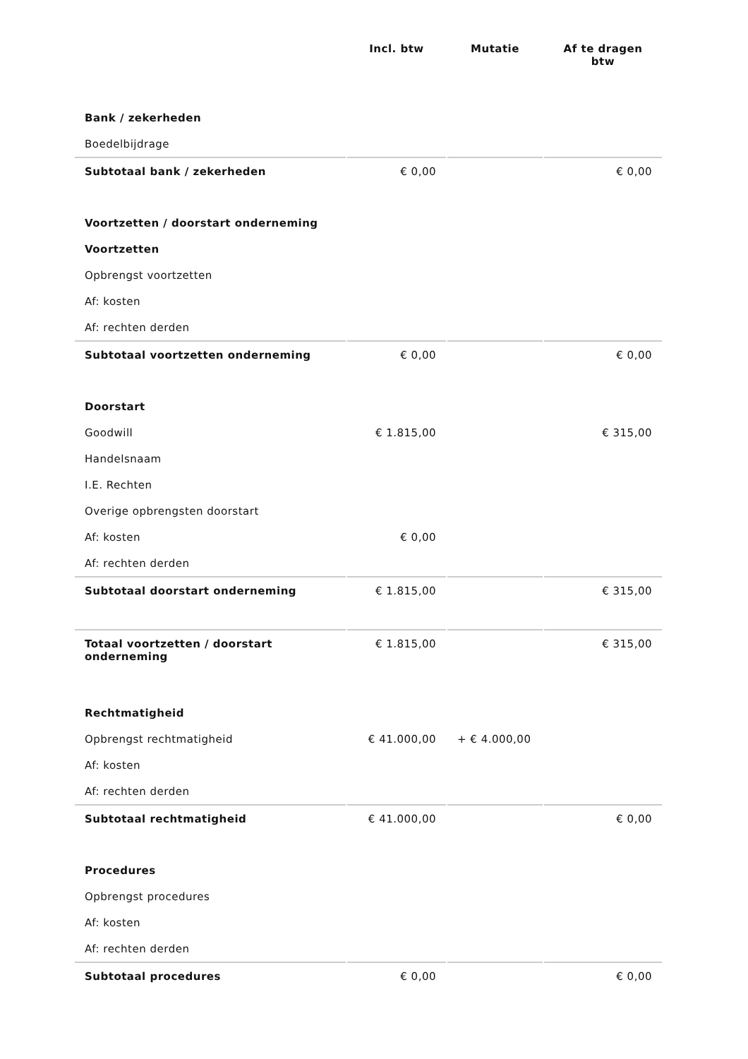| | Incl. btw | Mutatie | Af te dragen btw |
| --- | --- | --- | --- |
| Bank / zekerheden | | | |
| Boedelbijdrage | | | |
| Subtotaal bank / zekerheden | € 0,00 | | € 0,00 |
| Voortzetten / doorstart onderneming | | | |
| Voortzetten | | | |
| Opbrengst voortzetten | | | |
| Af: kosten | | | |
| Af: rechten derden | | | |
| Subtotaal voortzetten onderneming | € 0,00 | | € 0,00 |
| Doorstart | | | |
| Goodwill | € 1.815,00 | | € 315,00 |
| Handelsnaam | | | |
| I.E. Rechten | | | |
| Overige opbrengsten doorstart | | | |
| Af: kosten | € 0,00 | | |
| Af: rechten derden | | | |
| Subtotaal doorstart onderneming | € 1.815,00 | | € 315,00 |
| Totaal voortzetten / doorstart onderneming | € 1.815,00 | | € 315,00 |
| Rechtmatigheid | | | |
| Opbrengst rechtmatigheid | € 41.000,00 | + € 4.000,00 | |
| Af: kosten | | | |
| Af: rechten derden | | | |
| Subtotaal rechtmatigheid | € 41.000,00 | | € 0,00 |
| Procedures | | | |
| Opbrengst procedures | | | |
| Af: kosten | | | |
| Af: rechten derden | | | |
| Subtotaal procedures | € 0,00 | | € 0,00 |